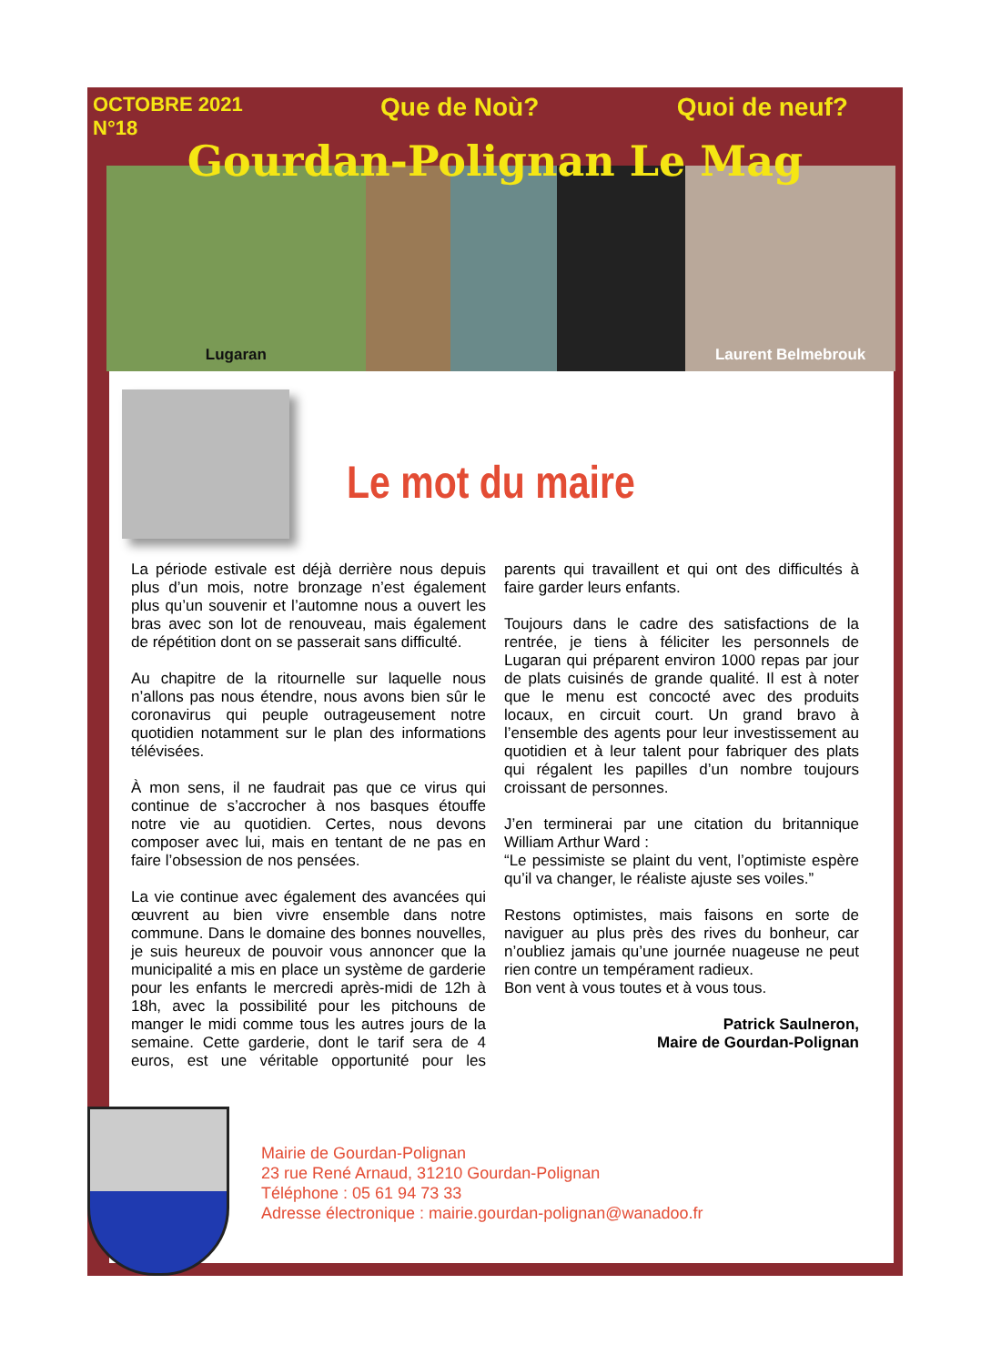OCTOBRE 2021
N°18 Que de Noù? Quoi de neuf?
Gourdan-Polignan Le Mag
Lugaran Laurent Belmebrouk
Le mot du maire
La période estivale est déjà derrière nous depuis plus d’un mois, notre bronzage n’est également plus qu’un souvenir et l’automne nous a ouvert les bras avec son lot de renouveau, mais également de répétition dont on se passerait sans difficulté.
Au chapitre de la ritournelle sur laquelle nous n’allons pas nous étendre, nous avons bien sûr le coronavirus qui peuple outrageusement notre quotidien notamment sur le plan des informations télévisées.
À mon sens, il ne faudrait pas que ce virus qui continue de s’accrocher à nos basques étouffe notre vie au quotidien. Certes, nous devons composer avec lui, mais en tentant de ne pas en faire l’obsession de nos pensées.
La vie continue avec également des avancées qui œuvrent au bien vivre ensemble dans notre commune. Dans le domaine des bonnes nouvelles, je suis heureux de pouvoir vous annoncer que la municipalité a mis en place un système de garderie pour les enfants le mercredi après-midi de 12h à 18h, avec la possibilité pour les pitchouns de manger le midi comme tous les autres jours de la semaine. Cette garderie, dont le tarif sera de 4 euros, est une véritable opportunité pour les parents qui travaillent et qui ont des difficultés à faire garder leurs enfants.
Toujours dans le cadre des satisfactions de la rentrée, je tiens à féliciter les personnels de Lugaran qui préparent environ 1000 repas par jour de plats cuisinés de grande qualité. Il est à noter que le menu est concocté avec des produits locaux, en circuit court. Un grand bravo à l’ensemble des agents pour leur investissement au quotidien et à leur talent pour fabriquer des plats qui régalent les papilles d’un nombre toujours croissant de personnes.
J’en terminerai par une citation du britannique William Arthur Ward :
“Le pessimiste se plaint du vent, l’optimiste espère qu’il va changer, le réaliste ajuste ses voiles.”
Restons optimistes, mais faisons en sorte de naviguer au plus près des rives du bonheur, car n’oubliez jamais qu’une journée nuageuse ne peut rien contre un tempérament radieux.
Bon vent à vous toutes et à vous tous.
Patrick Saulneron,
Maire de Gourdan-Polignan
Mairie de Gourdan-Polignan
23 rue René Arnaud, 31210 Gourdan-Polignan
Téléphone : 05 61 94 73 33
Adresse électronique : mairie.gourdan-polignan@wanadoo.fr